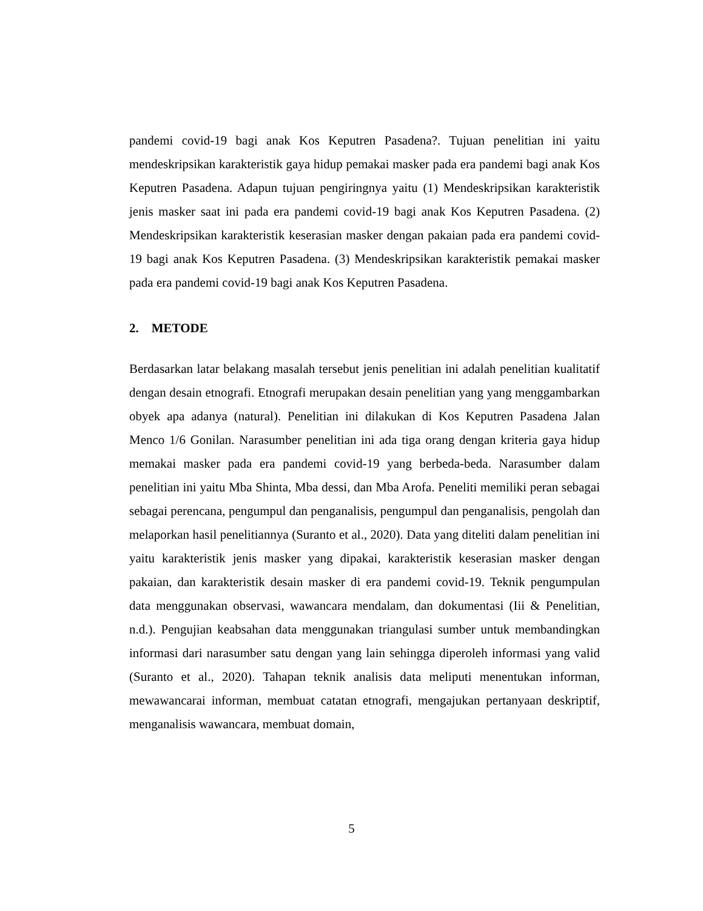pandemi covid-19 bagi anak Kos Keputren Pasadena?. Tujuan penelitian ini yaitu mendeskripsikan karakteristik gaya hidup pemakai masker pada era pandemi bagi anak Kos Keputren Pasadena. Adapun tujuan pengiringnya yaitu (1) Mendeskripsikan karakteristik jenis masker saat ini pada era pandemi covid-19 bagi anak Kos Keputren Pasadena. (2) Mendeskripsikan karakteristik keserasian masker dengan pakaian pada era pandemi covid-19 bagi anak Kos Keputren Pasadena. (3) Mendeskripsikan karakteristik pemakai masker pada era pandemi covid-19 bagi anak Kos Keputren Pasadena.
2. METODE
Berdasarkan latar belakang masalah tersebut jenis penelitian ini adalah penelitian kualitatif dengan desain etnografi. Etnografi merupakan desain penelitian yang yang menggambarkan obyek apa adanya (natural). Penelitian ini dilakukan di Kos Keputren Pasadena Jalan Menco 1/6 Gonilan. Narasumber penelitian ini ada tiga orang dengan kriteria gaya hidup memakai masker pada era pandemi covid-19 yang berbeda-beda. Narasumber dalam penelitian ini yaitu Mba Shinta, Mba dessi, dan Mba Arofa. Peneliti memiliki peran sebagai sebagai perencana, pengumpul dan penganalisis, pengumpul dan penganalisis, pengolah dan melaporkan hasil penelitiannya (Suranto et al., 2020). Data yang diteliti dalam penelitian ini yaitu karakteristik jenis masker yang dipakai, karakteristik keserasian masker dengan pakaian, dan karakteristik desain masker di era pandemi covid-19. Teknik pengumpulan data menggunakan observasi, wawancara mendalam, dan dokumentasi (Iii & Penelitian, n.d.). Pengujian keabsahan data menggunakan triangulasi sumber untuk membandingkan informasi dari narasumber satu dengan yang lain sehingga diperoleh informasi yang valid (Suranto et al., 2020). Tahapan teknik analisis data meliputi menentukan informan, mewawancarai informan, membuat catatan etnografi, mengajukan pertanyaan deskriptif, menganalisis wawancara, membuat domain,
5